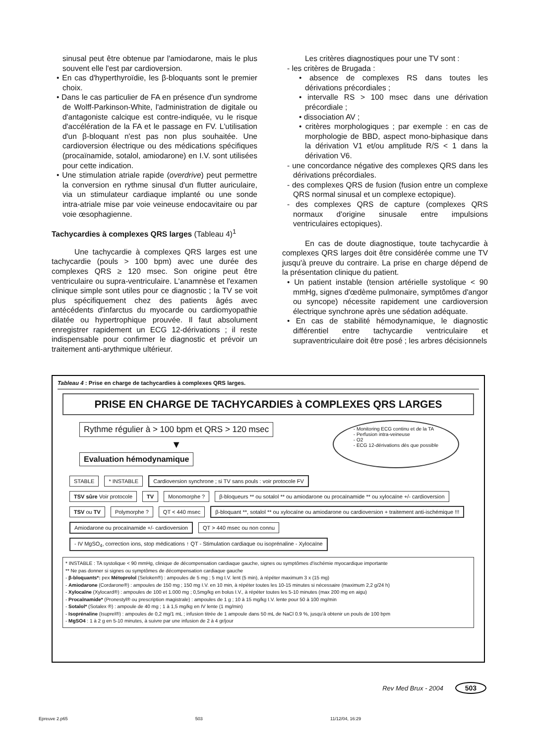sinusal peut être obtenue par l'amiodarone, mais le plus souvent elle l'est par cardioversion.
• En cas d'hyperthyroïdie, les β-bloquants sont le premier choix.
• Dans le cas particulier de FA en présence d'un syndrome de Wolff-Parkinson-White, l'administration de digitale ou d'antagoniste calcique est contre-indiquée, vu le risque d'accélération de la FA et le passage en FV. L'utilisation d'un β-bloquant n'est pas non plus souhaitée. Une cardioversion électrique ou des médications spécifiques (procaïnamide, sotalol, amiodarone) en I.V. sont utilisées pour cette indication.
• Une stimulation atriale rapide (overdrive) peut permettre la conversion en rythme sinusal d'un flutter auriculaire, via un stimulateur cardiaque implanté ou une sonde intra-atriale mise par voie veineuse endocavitaire ou par voie œsophagienne.
Tachycardies à complexes QRS larges (Tableau 4)<sup>1</sup>
Une tachycardie à complexes QRS larges est une tachycardie (pouls > 100 bpm) avec une durée des complexes QRS ≥ 120 msec. Son origine peut être ventriculaire ou supra-ventriculaire. L'anamnèse et l'examen clinique simple sont utiles pour ce diagnostic ; la TV se voit plus spécifiquement chez des patients âgés avec antécédents d'infarctus du myocarde ou cardiomyopathie dilatée ou hypertrophique prouvée. Il faut absolument enregistrer rapidement un ECG 12-dérivations ; il reste indispensable pour confirmer le diagnostic et prévoir un traitement anti-arythmique ultérieur.
Les critères diagnostiques pour une TV sont :
- les critères de Brugada :
• absence de complexes RS dans toutes les dérivations précordiales ;
• intervalle RS > 100 msec dans une dérivation précordiale ;
• dissociation AV ;
• critères morphologiques ; par exemple : en cas de morphologie de BBD, aspect mono-biphasique dans la dérivation V1 et/ou amplitude R/S < 1 dans la dérivation V6.
- une concordance négative des complexes QRS dans les dérivations précordiales.
- des complexes QRS de fusion (fusion entre un complexe QRS normal sinusal et un complexe ectopique).
- des complexes QRS de capture (complexes QRS normaux d'origine sinusale entre impulsions ventriculaires ectopiques).
En cas de doute diagnostique, toute tachycardie à complexes QRS larges doit être considérée comme une TV jusqu'à preuve du contraire. La prise en charge dépend de la présentation clinique du patient.
• Un patient instable (tension artérielle systolique < 90 mmHg, signes d'œdème pulmonaire, symptômes d'angor ou syncope) nécessite rapidement une cardioversion électrique synchrone après une sédation adéquate.
• En cas de stabilité hémodynamique, le diagnostic différentiel entre tachycardie ventriculaire et supraventriculaire doit être posé ; les arbres décisionnels
Tableau 4 : Prise en charge de tachycardies à complexes QRS larges.
PRISE EN CHARGE DE TACHYCARDIES à COMPLEXES QRS LARGES
Rythme régulier à > 100 bpm et QRS > 120 msec
▼
Evaluation hémodynamique
- Monitoring ECG continu et de la TA
- Perfusion intra-veineuse
- O2
- ECG 12-dérivations dès que possible
STABLE * INSTABLE Cardioversion synchrone ; si TV sans pouls : voir protocole FV
TSV sûre Voir protocole TV Monomorphe ? β-bloqueurs ** ou sotalol ** ou amiodarone ou procaïnamide ** ou xylocaïne +/- cardioversion
TSV ou TV Polymorphe ? QT < 440 msec β-bloquant **, sotalol ** ou xylocaïne ou amiodarone ou cardioversion + traitement anti-ischémique !!!
Amiodarone ou procaïnamide +/- cardioversion QT > 440 msec ou non connu - IV MgSO<sub>4</sub>, correction ions, stop médications ↑ QT - Stimulation cardiaque ou isoprénaline - Xylocaïne
* INSTABLE : TA systolique < 90 mmHg, clinique de décompensation cardiaque gauche, signes ou symptômes d'ischémie myocardique importante
** Ne pas donner si signes ou symptômes de décompensation cardiaque gauche
- β-bloquants*: pex Métoprolol (Seloken®) : ampoules de 5 mg ; 5 mg I.V. lent (5 min), à répéter maximum 3 x (15 mg)
- Amiodarone (Cordarone®) : ampoules de 150 mg ; 150 mg I.V. en 10 min, à répéter toutes les 10-15 minutes si nécessaire (maximum 2,2 g/24 h)
- Xylocaïne (Xylocard®) : ampoules de 100 et 1.000 mg ; 0,5mg/kg en bolus I.V., à répéter toutes les 5-10 minutes (max 200 mg en aigu)
- Procaïnamide* (Pronestyl® ou prescription magistrale) : ampoules de 1 g ; 10 à 15 mg/kg I.V. lente pour 50 à 100 mg/min
- Sotalol* (Sotalex ®) : ampoule de 40 mg ; 1 à 1,5 mg/kg en IV lente (1 mg/min)
- Isoprénaline (Isuprel®) : ampoules de 0,2 mg/1 mL ; infusion titrée de 1 ampoule dans 50 mL de NaCl 0.9 %, jusqu'à obtenir un pouls de 100 bpm
- MgSO4 : 1 à 2 g en 5-10 minutes, à suivre par une infusion de 2 à 4 gr/jour
Rev Med Brux - 2004 503
Epreuve 2.p65 503 11/12/04, 16:29